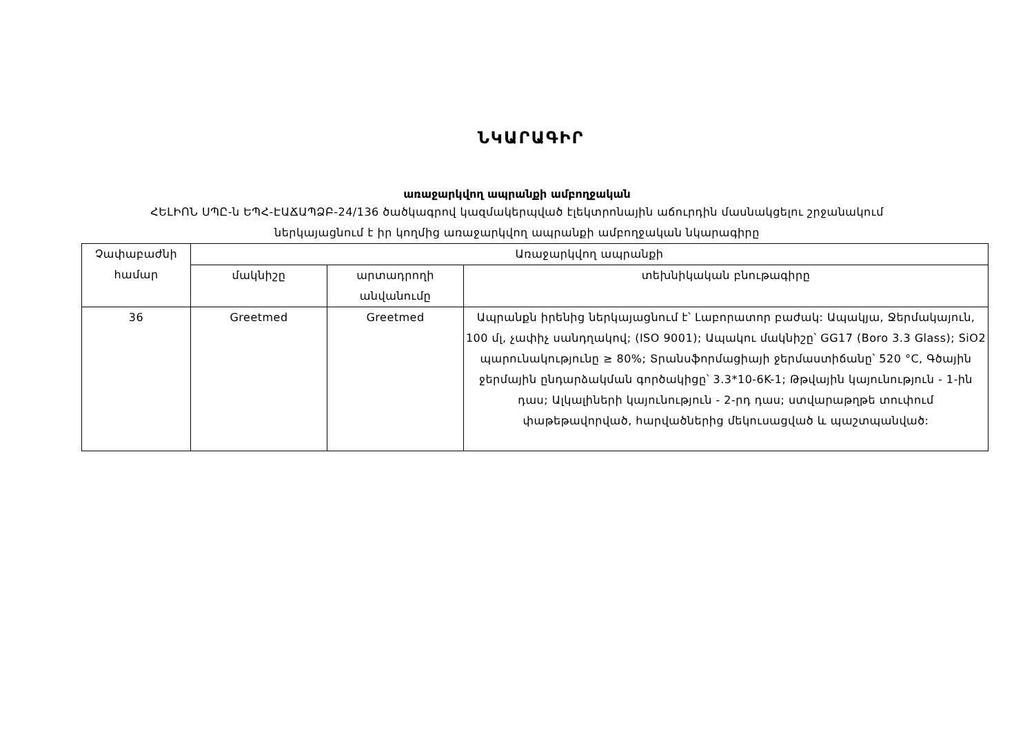ՆԿԱՐԱԳԻՐ
առաջարկվող ապրանքի ամբողջական
ՀԵԼԻՈՆ ՍՊԸ-ն ԵՊՀ-ԷԱՃԱՊՁԲ-24/136 ծածկագրով կազմակերպված էլեկտրոնային աճուրդին մասնակցելու շրջանակում
ներկայացնում է իր կողմից առաջարկվող ապրանքի ամբողջական նկարագիրը
| Չափաբաժնի համար | Առաջարկվող ապրանքի | | |
| --- | --- | --- | --- |
| | մակնիշը | արտադրողի անվանումը | տեխնիկական բնութագիրը |
| 36 | Greetmed | Greetmed | Ապրանքն իրենից ներկայացնում է՝ Լաբորատոր բաժակ: Ապակյա, Ջերմակայուն, 100 մլ, չափիչ սանդղակով; (ISO 9001); Ապակու մակնիշը՝ GG17 (Boro 3.3 Glass); SiO2 պարունակությունը ≥ 80%; Տրանսֆորմացիայի ջերմաստիճանը՝ 520 °C, Գծային ջերմային ընդարձակման գործակիցը՝ 3.3*10-6K-1; Թթվային կայունություն - 1-ին դաս; Ալկալիների կայունություն - 2-րդ դաս; ստվարաթղթե տուփում փաթեթավորված, հարվածներից մեկուսացված և պաշտպանված: |